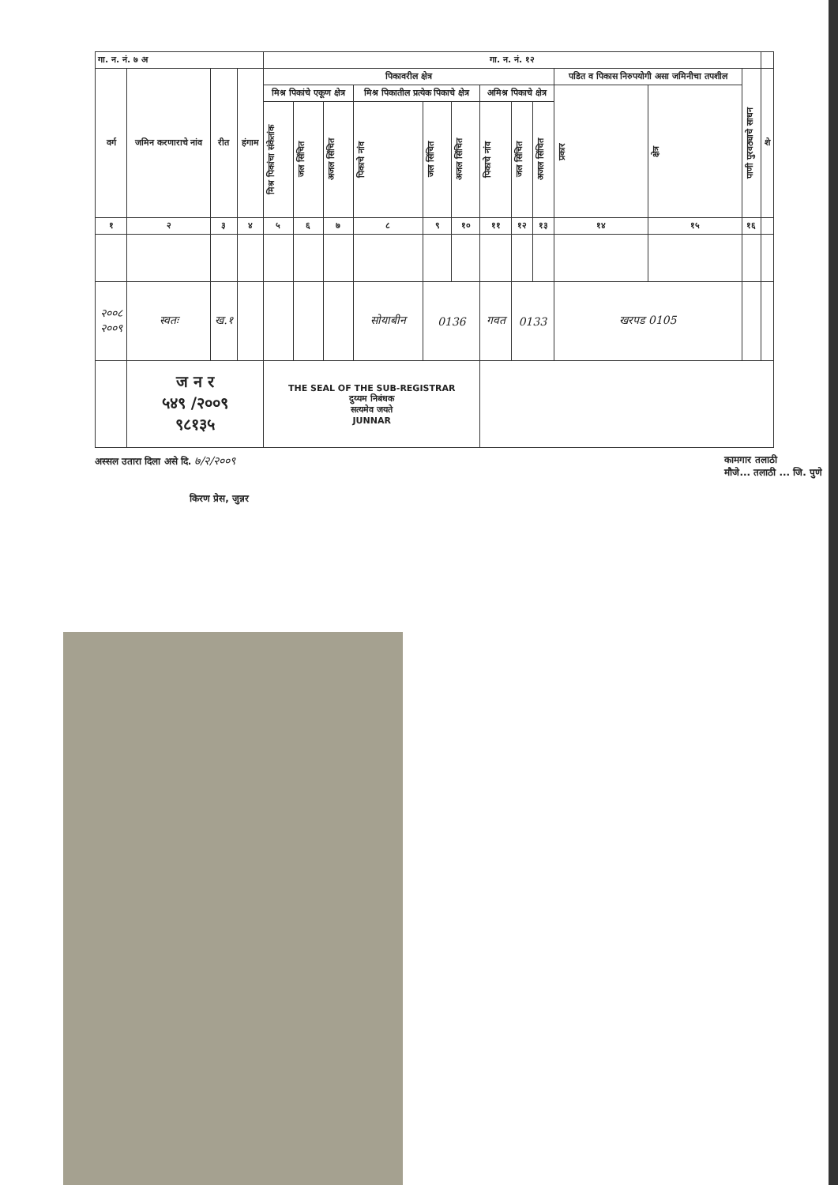| गा. न. नं. ७ अ | | | | गा. न. नं. १२ | | | | | | | | | | | | |
| --- | --- | --- | --- | --- | --- | --- | --- | --- | --- | --- | --- | --- | --- | --- | --- | --- |
| वर्ग | जमिन करणाराचे नांव | रीत | हंगाम | पिकावरील क्षेत्र | | | | | | | | | पडित व पिकास निरुपयोगी असा जमिनीचा तपशील | | पाणी पुरवठ्याचे साधन | शे |
| | | | | मिश्र पिकांचे एकूण क्षेत्र | | | मिश्र पिकातील प्रत्येक पिकाचे क्षेत्र | | | अमिश्र पिकाचे क्षेत्र | | | प्रकार | क्षेत्र | | |
| | | | | मिश्र पिकांचा संकेतांक | जल सिंचित | अजल सिंचित | पिकाचे नांव | जल सिंचित | अजल सिंचित | पिकाचे नांव | जल सिंचित | अजल सिंचित | | | | |
| १ | २ | ३ | ४ | ५ | ६ | ७ | ८ | ९ | १० | ११ | १२ | १३ | १४ | १५ | १६ | |
| २००८ २००९ | स्वतः | ख.१ | | | | | सोयाबीन | 0136 | | गवत | 0133 | | खरपड 0105 | | | |
| | ज न र ५४९ /२००९ ९८१३५ | | | THE SEAL OF THE SUB-REGISTRAR दुय्यम निबंधक सत्यमेव जयते JUNNAR | | | | | | | | | | | | |
अस्सल उतारा दिला असे दि. ७/२/२००९ कामगार तलाठी
मौजे... तलाठी ... जि. पुणे
किरण प्रेस, जुन्नर